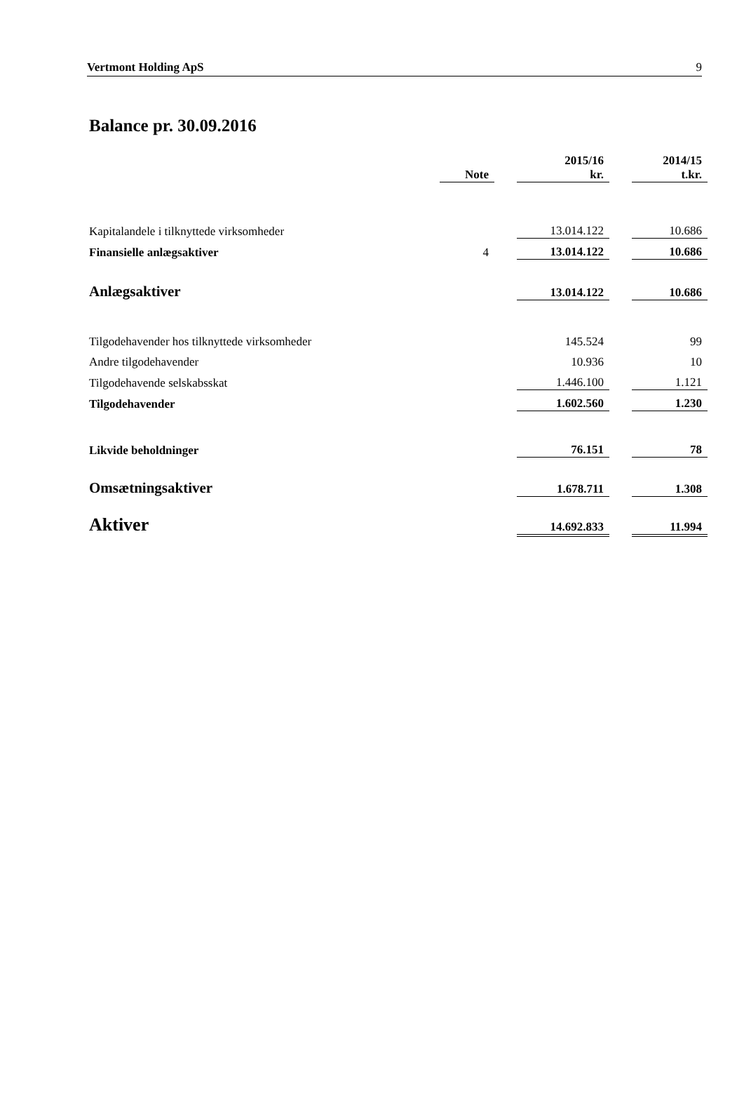Vertmont Holding ApS 9
Balance pr. 30.09.2016
| | Note | | 2015/16 kr. | | 2014/15 t.kr. |
| --- | --- | --- | --- | --- | --- |
| Kapitalandele i tilknyttede virksomheder | | | 13.014.122 | | 10.686 |
| Finansielle anlægsaktiver | 4 | | 13.014.122 | | 10.686 |
| Anlægsaktiver | | | 13.014.122 | | 10.686 |
| Tilgodehavender hos tilknyttede virksomheder | | | 145.524 | | 99 |
| Andre tilgodehavender | | | 10.936 | | 10 |
| Tilgodehavende selskabsskat | | | 1.446.100 | | 1.121 |
| Tilgodehavender | | | 1.602.560 | | 1.230 |
| Likvide beholdninger | | | 76.151 | | 78 |
| Omsætningsaktiver | | | 1.678.711 | | 1.308 |
| Aktiver | | | 14.692.833 | | 11.994 |